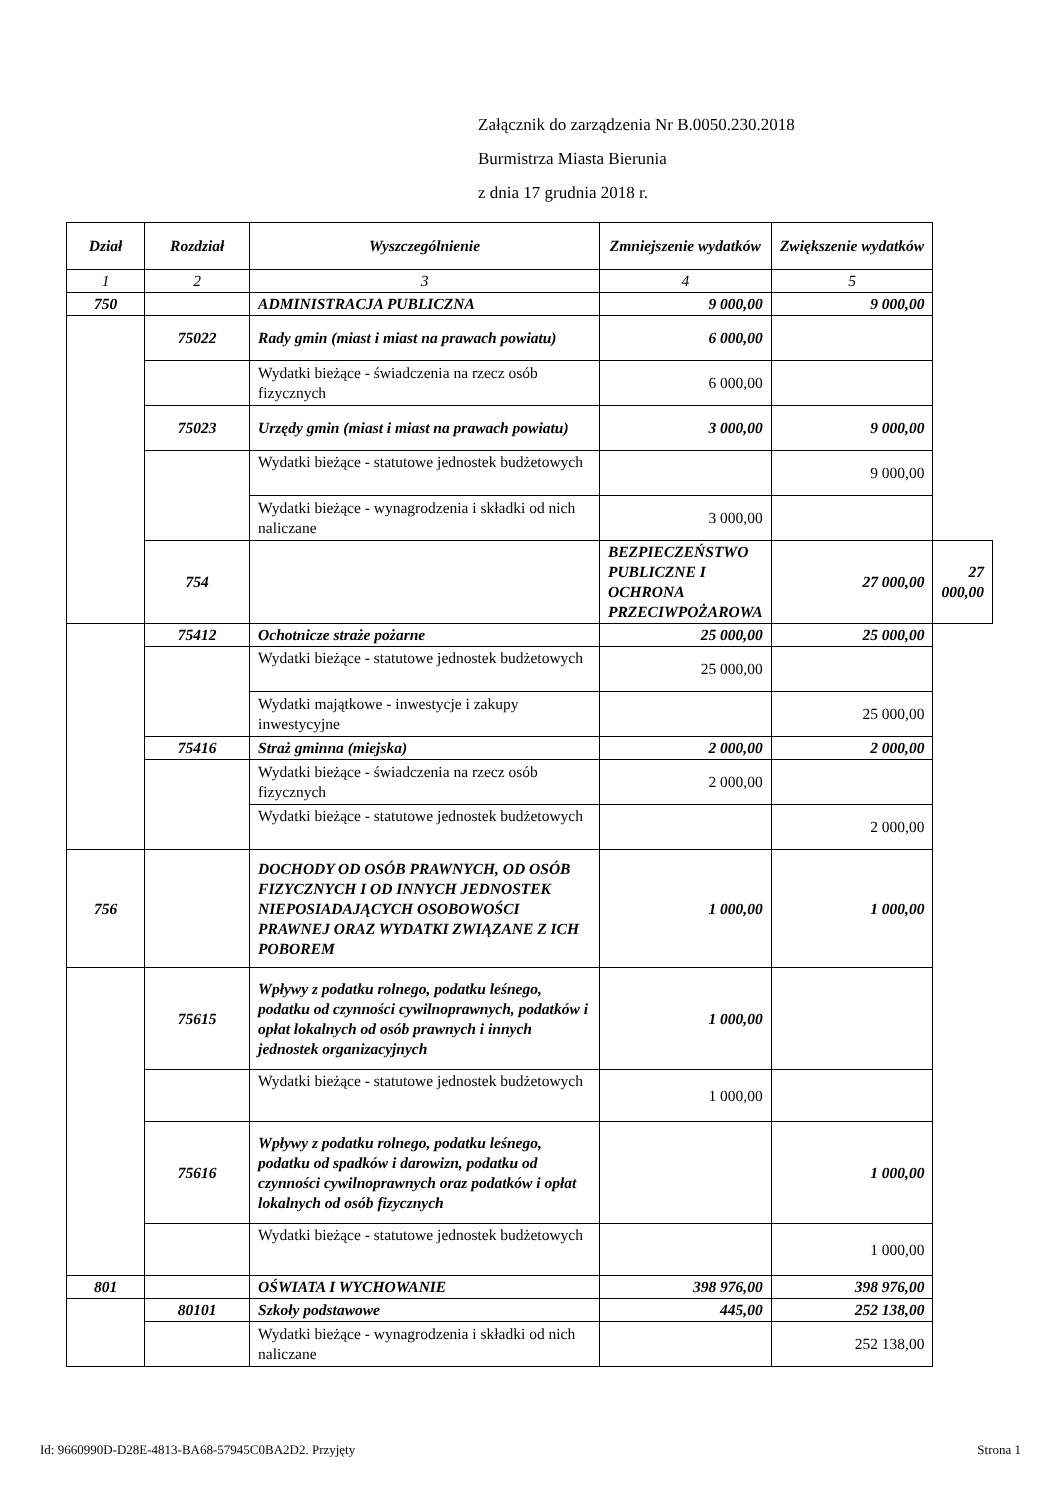Załącznik do zarządzenia Nr B.0050.230.2018
Burmistrza Miasta Bierunia
z dnia 17 grudnia 2018 r.
| Dział | Rozdział | Wyszczególnienie | Zmniejszenie wydatków | Zwiększenie wydatków | |
| --- | --- | --- | --- | --- | --- |
| 1 | 2 | 3 | 4 | 5 | |
| 750 | | ADMINISTRACJA PUBLICZNA | 9 000,00 | 9 000,00 | |
| | 75022 | Rady gmin (miast i miast na prawach powiatu) | 6 000,00 | | |
| | | Wydatki bieżące - świadczenia na rzecz osób fizycznych | 6 000,00 | | |
| | 75023 | Urzędy gmin (miast i miast na prawach powiatu) | 3 000,00 | 9 000,00 | |
| | | Wydatki bieżące - statutowe jednostek budżetowych | | 9 000,00 | |
| | | Wydatki bieżące - wynagrodzenia i składki od nich naliczane | 3 000,00 | | |
| | 754 | | BEZPIECZEŃSTWO PUBLICZNE I OCHRONA PRZECIWPOŻAROWA | 27 000,00 | 27 000,00 |
| | 75412 | Ochotnicze straże pożarne | 25 000,00 | 25 000,00 | |
| | | Wydatki bieżące - statutowe jednostek budżetowych | 25 000,00 | | |
| | | Wydatki majątkowe - inwestycje i zakupy inwestycyjne | | 25 000,00 | |
| | 75416 | Straż gminna (miejska) | 2 000,00 | 2 000,00 | |
| | | Wydatki bieżące - świadczenia na rzecz osób fizycznych | 2 000,00 | | |
| | | Wydatki bieżące - statutowe jednostek budżetowych | | 2 000,00 | |
| 756 | | DOCHODY OD OSÓB PRAWNYCH, OD OSÓB FIZYCZNYCH I OD INNYCH JEDNOSTEK NIEPOSIADAJĄCYCH OSOBOWOŚCI PRAWNEJ ORAZ WYDATKI ZWIĄZANE Z ICH POBOREM | 1 000,00 | 1 000,00 | |
| | 75615 | Wpływy z podatku rolnego, podatku leśnego, podatku od czynności cywilnoprawnych, podatków i opłat lokalnych od osób prawnych i innych jednostek organizacyjnych | 1 000,00 | | |
| | | Wydatki bieżące - statutowe jednostek budżetowych | 1 000,00 | | |
| | 75616 | Wpływy z podatku rolnego, podatku leśnego, podatku od spadków i darowizn, podatku od czynności cywilnoprawnych oraz podatków i opłat lokalnych od osób fizycznych | | 1 000,00 | |
| | | Wydatki bieżące - statutowe jednostek budżetowych | | 1 000,00 | |
| 801 | | OŚWIATA I WYCHOWANIE | 398 976,00 | 398 976,00 | |
| | 80101 | Szkoły podstawowe | 445,00 | 252 138,00 | |
| | | Wydatki bieżące - wynagrodzenia i składki od nich naliczane | | 252 138,00 | |
Id: 9660990D-D28E-4813-BA68-57945C0BA2D2. Przyjęty Strona 1